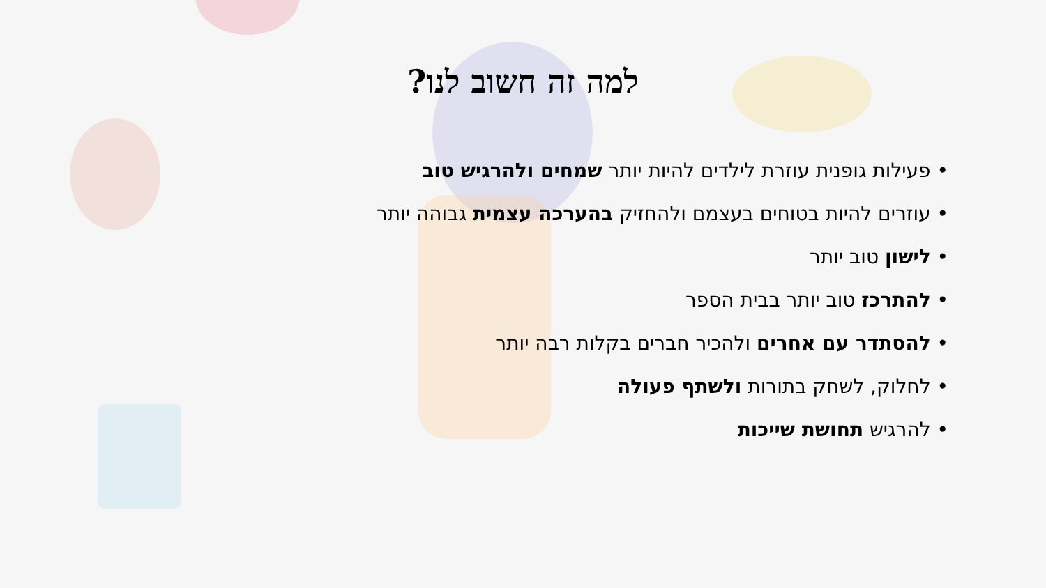למה זה חשוב לנו?
• פעילות גופנית עוזרת לילדים להיות יותר שמחים ולהרגיש טוב
• עוזרים להיות בטוחים בעצמם ולהחזיק בהערכה עצמית גבוהה יותר
• לישון טוב יותר
• להתרכז טוב יותר בבית הספר
• להסתדר עם אחרים ולהכיר חברים בקלות רבה יותר
• לחלוק, לשחק בתורות ולשתף פעולה
• להרגיש תחושת שייכות